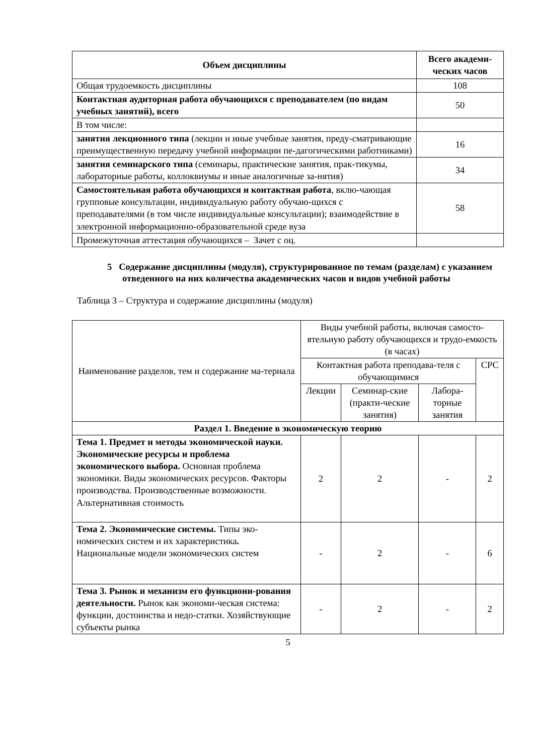| Объем дисциплины | Всего академи-ческих часов |
| --- | --- |
| Общая трудоемкость дисциплины | 108 |
| Контактная аудиторная работа обучающихся с преподавателем (по видам учебных занятий), всего | 50 |
| В том числе: | |
| занятия лекционного типа (лекции и иные учебные занятия, преду-сматривающие преимущественную передачу учебной информации пе-дагогическими работниками) | 16 |
| занятия семинарского типа (семинары, практические занятия, прак-тикумы, лабораторные работы, коллоквиумы и иные аналогичные за-нятия) | 34 |
| Самостоятельная работа обучающихся и контактная работа , вклю-чающая групповые консультации, индивидуальную работу обучаю-щихся с преподавателями (в том числе индивидуальные консультации); взаимодействие в электронной информационно-образовательной среде вуза | 58 |
| Промежуточная аттестация обучающихся – Зачет с оц. | |
5 Содержание дисциплины (модуля), структурированное по темам (разделам) с указанием отведенного на них количества академических часов и видов учебной работы
Таблица 3 – Структура и содержание дисциплины (модуля)
| Наименование разделов, тем и содержание ма-териала | Виды учебной работы, включая самосто-ятельную работу обучающихся и трудо-емкость (в часах) | | | |
| | Контактная работа преподава-теля с обучающимися | | | СРС |
| | Лекции | Семинар-ские (практи-ческие занятия) | Лабора-торные занятия | |
| Раздел 1. Введение в экономическую теорию | | | | |
| Тема 1. Предмет и методы экономической науки. Экономические ресурсы и проблема экономического выбора. Основная проблема экономики. Виды экономических ресурсов. Факторы производства. Производственные возможности. Альтернативная стоимость | 2 | 2 | - | 2 |
| Тема 2. Экономические системы. Типы эко-номических систем и их характеристика . Национальные модели экономических систем | - | 2 | - | 6 |
| Тема 3. Рынок и механизм его функциони-рования деятельности. Рынок как экономи-ческая система: функции, достоинства и недо-статки. Хозяйствующие субъекты рынка | - | 2 | - | 2 |
5